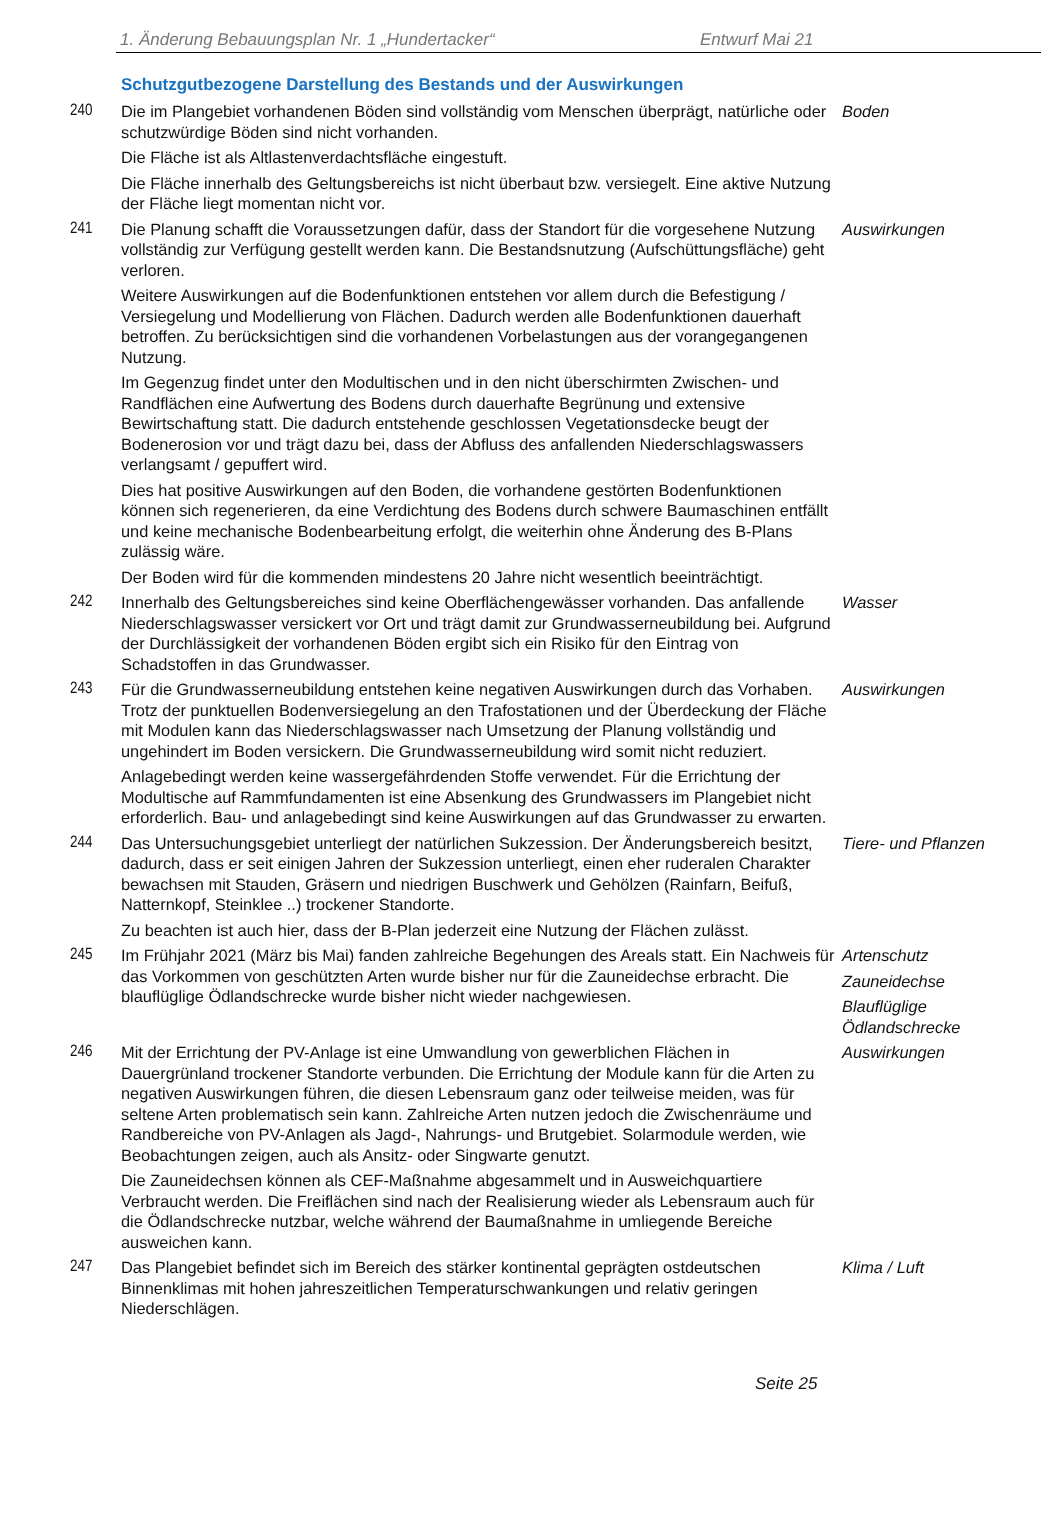1. Änderung Bebauungsplan Nr. 1 „Hundertacker“Entwurf Mai 21
Schutzgutbezogene Darstellung des Bestands und der Auswirkungen
240 Die im Plangebiet vorhandenen Böden sind vollständig vom Menschen überprägt, natürliche oder schutzwürdige Böden sind nicht vorhanden.
Die Fläche ist als Altlastenverdachtsfläche eingestuft.
Die Fläche innerhalb des Geltungsbereichs ist nicht überbaut bzw. versiegelt. Eine aktive Nutzung der Fläche liegt momentan nicht vor.
Boden
241 Die Planung schafft die Voraussetzungen dafür, dass der Standort für die vorgesehene Nutzung vollständig zur Verfügung gestellt werden kann. Die Bestandsnutzung (Aufschüttungsfläche) geht verloren.
Weitere Auswirkungen auf die Bodenfunktionen entstehen vor allem durch die Befestigung / Versiegelung und Modellierung von Flächen. Dadurch werden alle Bodenfunktionen dauerhaft betroffen. Zu berücksichtigen sind die vorhandenen Vorbelastungen aus der vorangegangenen Nutzung.
Im Gegenzug findet unter den Modultischen und in den nicht überschirmten Zwischen- und Randflächen eine Aufwertung des Bodens durch dauerhafte Begrünung und extensive Bewirtschaftung statt. Die dadurch entstehende geschlossen Vegetationsdecke beugt der Bodenerosion vor und trägt dazu bei, dass der Abfluss des anfallenden Niederschlagswassers verlangsamt / gepuffert wird.
Dies hat positive Auswirkungen auf den Boden, die vorhandene gestörten Bodenfunktionen können sich regenerieren, da eine Verdichtung des Bodens durch schwere Baumaschinen entfällt und keine mechanische Bodenbearbeitung erfolgt, die weiterhin ohne Änderung des B-Plans zulässig wäre.
Der Boden wird für die kommenden mindestens 20 Jahre nicht wesentlich beeinträchtigt.
Auswirkungen
242 Innerhalb des Geltungsbereiches sind keine Oberflächengewässer vorhanden. Das anfallende Niederschlagswasser versickert vor Ort und trägt damit zur Grundwasserneubildung bei. Aufgrund der Durchlässigkeit der vorhandenen Böden ergibt sich ein Risiko für den Eintrag von Schadstoffen in das Grundwasser.
Wasser
243 Für die Grundwasserneubildung entstehen keine negativen Auswirkungen durch das Vorhaben. Trotz der punktuellen Bodenversiegelung an den Trafostationen und der Überdeckung der Fläche mit Modulen kann das Niederschlagswasser nach Umsetzung der Planung vollständig und ungehindert im Boden versickern. Die Grundwasserneubildung wird somit nicht reduziert.
Anlagebedingt werden keine wassergefährdenden Stoffe verwendet. Für die Errichtung der Modultische auf Rammfundamenten ist eine Absenkung des Grundwassers im Plangebiet nicht erforderlich. Bau- und anlagebedingt sind keine Auswirkungen auf das Grundwasser zu erwarten.
Auswirkungen
244 Das Untersuchungsgebiet unterliegt der natürlichen Sukzession. Der Änderungsbereich besitzt, dadurch, dass er seit einigen Jahren der Sukzession unterliegt, einen eher ruderalen Charakter bewachsen mit Stauden, Gräsern und niedrigen Buschwerk und Gehölzen (Rainfarn, Beifuß, Natternkopf, Steinklee ..) trockener Standorte.
Zu beachten ist auch hier, dass der B-Plan jederzeit eine Nutzung der Flächen zulässt.
Tiere- und Pflanzen
245 Im Frühjahr 2021 (März bis Mai) fanden zahlreiche Begehungen des Areals statt. Ein Nachweis für das Vorkommen von geschützten Arten wurde bisher nur für die Zauneidechse erbracht. Die blauflüglige Ödlandschrecke wurde bisher nicht wieder nachgewiesen.
Artenschutz
Zauneidechse
Blauflüglige
Ödlandschrecke
246 Mit der Errichtung der PV-Anlage ist eine Umwandlung von gewerblichen Flächen in Dauergrünland trockener Standorte verbunden. Die Errichtung der Module kann für die Arten zu negativen Auswirkungen führen, die diesen Lebensraum ganz oder teilweise meiden, was für seltene Arten problematisch sein kann. Zahlreiche Arten nutzen jedoch die Zwischenräume und Randbereiche von PV-Anlagen als Jagd-, Nahrungs- und Brutgebiet. Solarmodule werden, wie Beobachtungen zeigen, auch als Ansitz- oder Singwarte genutzt.
Die Zauneidechsen können als CEF-Maßnahme abgesammelt und in Ausweichquartiere Verbraucht werden. Die Freiflächen sind nach der Realisierung wieder als Lebensraum auch für die Ödlandschrecke nutzbar, welche während der Baumaßnahme in umliegende Bereiche ausweichen kann.
Auswirkungen
247 Das Plangebiet befindet sich im Bereich des stärker kontinental geprägten ostdeutschen Binnenklimas mit hohen jahreszeitlichen Temperaturschwankungen und relativ geringen Niederschlägen.
Klima / Luft
Seite 25